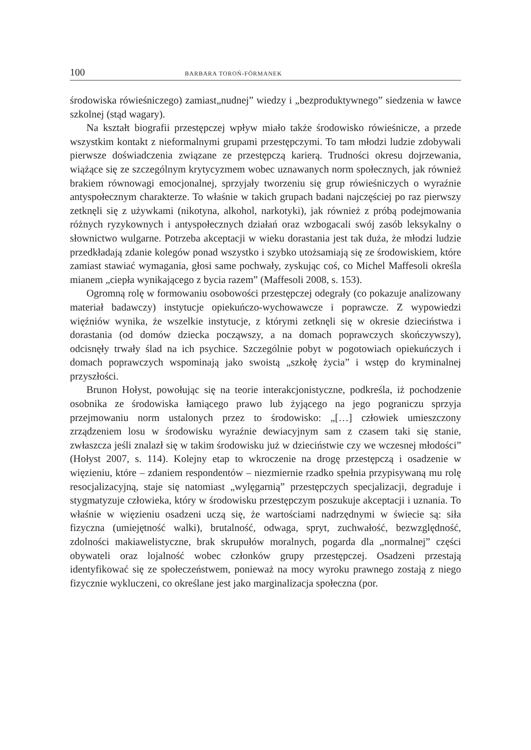100 BARBARA TOROŃ-FÓRMANEK
środowiska rówieśniczego) zamiast„nudnej” wiedzy i „bezproduktywnego” siedzenia w ławce szkolnej (stąd wagary).
Na kształt biografii przestępczej wpływ miało także środowisko rówieśnicze, a przede wszystkim kontakt z nieformalnymi grupami przestępczymi. To tam młodzi ludzie zdobywali pierwsze doświadczenia związane ze przestępczą karierą. Trudności okresu dojrzewania, wiążące się ze szczególnym krytycyzmem wobec uznawanych norm społecznych, jak również brakiem równowagi emocjonalnej, sprzyjały tworzeniu się grup rówieśniczych o wyraźnie antyspołecznym charakterze. To właśnie w takich grupach badani najczęściej po raz pierwszy zetknęli się z używkami (nikotyna, alkohol, narkotyki), jak również z próbą podejmowania różnych ryzykownych i antyspołecznych działań oraz wzbogacali swój zasób leksykalny o słownictwo wulgarne. Potrzeba akceptacji w wieku dorastania jest tak duża, że młodzi ludzie przedkładają zdanie kolegów ponad wszystko i szybko utożsamiają się ze środowiskiem, które zamiast stawiać wymagania, głosi same pochwały, zyskując coś, co Michel Maffesoli określa mianem „ciepła wynikającego z bycia razem” (Maffesoli 2008, s. 153).
Ogromną rolę w formowaniu osobowości przestępczej odegrały (co pokazuje analizowany materiał badawczy) instytucje opiekuńczo-wychowawcze i poprawcze. Z wypowiedzi więźniów wynika, że wszelkie instytucje, z którymi zetknęli się w okresie dzieciństwa i dorastania (od domów dziecka począwszy, a na domach poprawczych skończywszy), odcisnęły trwały ślad na ich psychice. Szczególnie pobyt w pogotowiach opiekuńczych i domach poprawczych wspominają jako swoistą „szkołę życia” i wstęp do kryminalnej przyszłości.
Brunon Hołyst, powołując się na teorie interakcjonistyczne, podkreśla, iż pochodzenie osobnika ze środowiska łamiącego prawo lub żyjącego na jego pograniczu sprzyja przejmowaniu norm ustalonych przez to środowisko: „[…] człowiek umieszczony zrządzeniem losu w środowisku wyraźnie dewiacyjnym sam z czasem taki się stanie, zwłaszcza jeśli znalazł się w takim środowisku już w dzieciństwie czy we wczesnej młodości” (Hołyst 2007, s. 114). Kolejny etap to wkroczenie na drogę przestępczą i osadzenie w więzieniu, które – zdaniem respondentów – niezmiernie rzadko spełnia przypisywaną mu rolę resocjalizacyjną, staje się natomiast „wylęgarnią” przestępczych specjalizacji, degraduje i stygmatyzuje człowieka, który w środowisku przestępczym poszukuje akceptacji i uznania. To właśnie w więzieniu osadzeni uczą się, że wartościami nadrzędnymi w świecie są: siła fizyczna (umiejętność walki), brutalność, odwaga, spryt, zuchwałość, bezwzględność, zdolności makiawelistyczne, brak skrupułów moralnych, pogarda dla „normalnej” części obywateli oraz lojalność wobec członków grupy przestępczej. Osadzeni przestają identyfikować się ze społeczeństwem, ponieważ na mocy wyroku prawnego zostają z niego fizycznie wykluczeni, co określane jest jako marginalizacja społeczna (por.